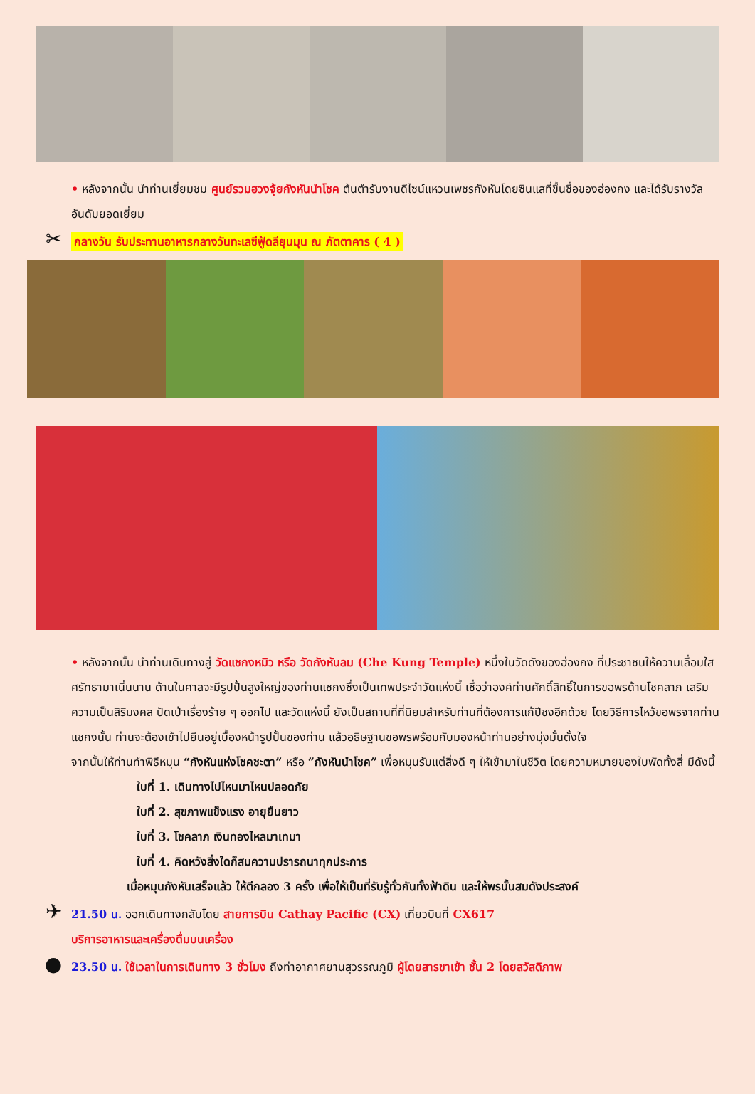• หลังจากนั้น นำท่านเยี่ยมชม ศูนย์รวมฮวงจุ้ยกังหันนำโชค ต้นตำรับงานดีไซน์แหวนเพชรกังหันโดยซินแสที่ขึ้นชื่อของฮ่องกง และได้รับรางวัลอันดับยอดเยี่ยม
✂ กลางวัน รับประทานอาหารกลางวันทะเลซีฟู้ดลียุนมุน ณ ภัตตาคาร ( 4 )
• หลังจากนั้น นำท่านเดินทางสู่ วัดแชกงหมิว หรือ วัดกังหันลม (Che Kung Temple) หนึ่งในวัดดังของฮ่องกง ที่ประชาชนให้ความเลื่อมใสศรัทธามาเนิ่นนาน ด้านในศาลจะมีรูปปั้นสูงใหญ่ของท่านแชกงซึ่งเป็นเทพประจำวัดแห่งนี้ เชื่อว่าองค์ท่านศักดิ์สิทธิ์ในการขอพรด้านโชคลาภ เสริมความเป็นสิริมงคล ปัดเป่าเรื่องร้าย ๆ ออกไป และวัดแห่งนี้ ยังเป็นสถานที่ที่นิยมสำหรับท่านที่ต้องการแก้ปีชงอีกด้วย โดยวิธีการไหว้ขอพรจากท่านแชกงนั้น ท่านจะต้องเข้าไปยืนอยู่เบื้องหน้ารูปปั้นของท่าน แล้วอธิษฐานขอพรพร้อมกับมองหน้าท่านอย่างมุ่งมั่นตั้งใจ
จากนั้นให้ท่านทำพิธีหมุน “กังหันแห่งโชคชะตา” หรือ ”กังหันนำโชค” เพื่อหมุนรับแต่สิ่งดี ๆ ให้เข้ามาในชีวิต โดยความหมายของใบพัดทั้งสี่ มีดังนี้
ใบที่ 1. เดินทางไปไหนมาไหนปลอดภัย
ใบที่ 2. สุขภาพแข็งแรง อายุยืนยาว
ใบที่ 3. โชคลาภ เงินทองไหลมาเทมา
ใบที่ 4. คิดหวังสิ่งใดก็สมความปรารถนาทุกประการ
เมื่อหมุนกังหันเสร็จแล้ว ให้ตีกลอง 3 ครั้ง เพื่อให้เป็นที่รับรู้ทั่วกันทั้งฟ้าดิน และให้พรนั้นสมดังประสงค์
✈ 21.50 น. ออกเดินทางกลับโดย สายการบิน Cathay Pacific (CX) เที่ยวบินที่ CX617
บริการอาหารและเครื่องดื่มบนเครื่อง
● 23.50 น. ใช้เวลาในการเดินทาง 3 ชั่วโมง ถึงท่าอากาศยานสุวรรณภูมิ ผู้โดยสารขาเข้า ชั้น 2 โดยสวัสดิภาพ